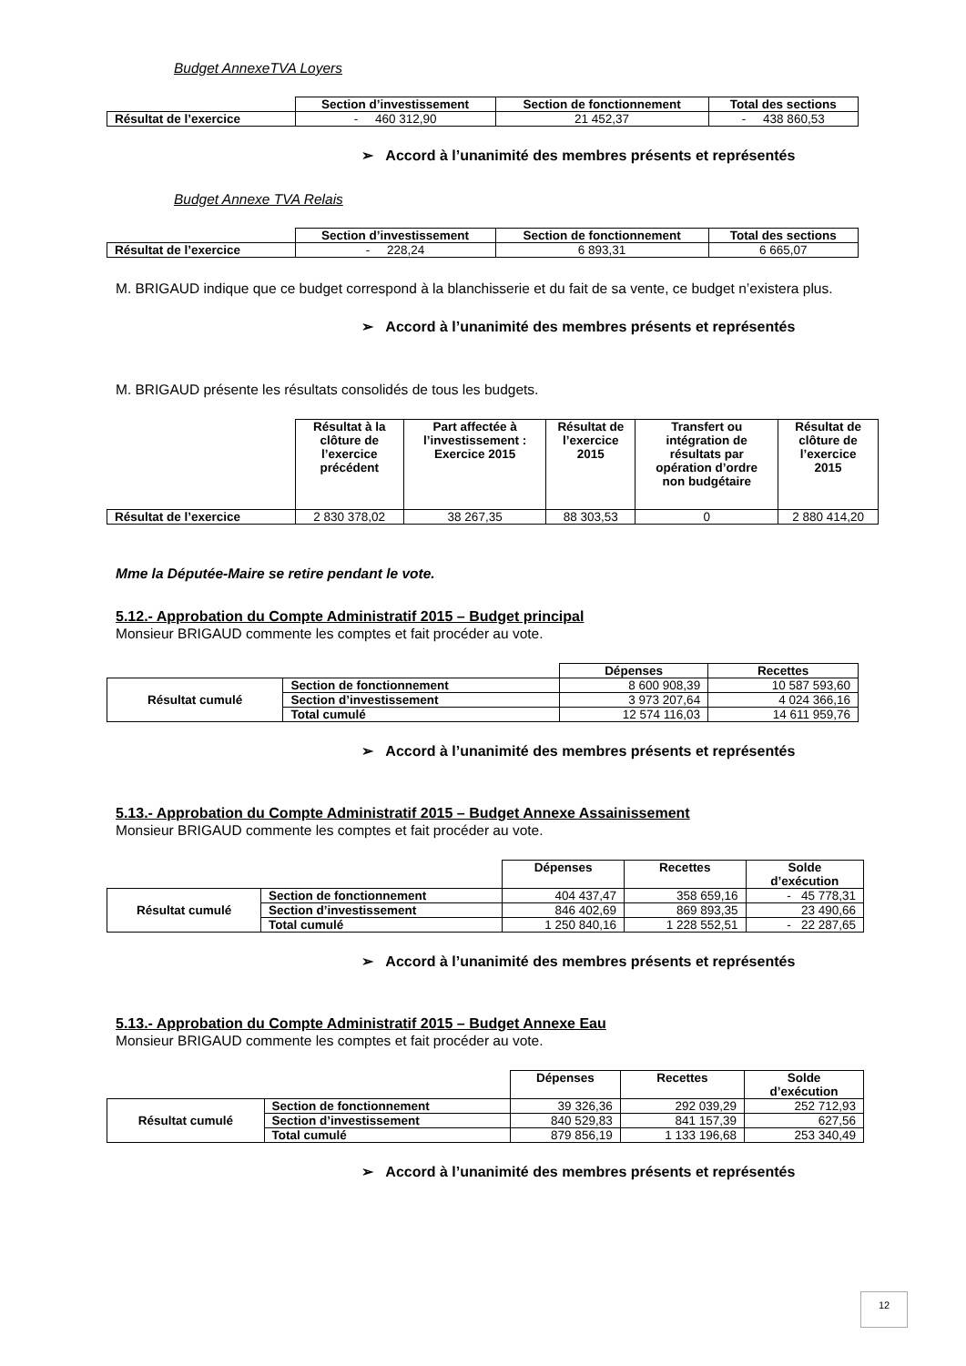Budget AnnexeTVA Loyers
| | Section d’investissement | Section de fonctionnement | Total des sections |
| Résultat de l’exercice | - 460 312,90 | 21 452,37 | - 438 860,53 |
➢ Accord à l’unanimité des membres présents et représentés
Budget Annexe TVA Relais
| | Section d’investissement | Section de fonctionnement | Total des sections |
| Résultat de l’exercice | - 228,24 | 6 893,31 | 6 665,07 |
M. BRIGAUD indique que ce budget correspond à la blanchisserie et du fait de sa vente, ce budget n’existera plus.
➢ Accord à l’unanimité des membres présents et représentés
M. BRIGAUD présente les résultats consolidés de tous les budgets.
| | Résultat à la clôture de l’exercice précédent | Part affectée à l’investissement : Exercice 2015 | Résultat de l’exercice 2015 | Transfert ou intégration de résultats par opération d’ordre non budgétaire | Résultat de clôture de l’exercice 2015 |
| Résultat de l’exercice | 2 830 378,02 | 38 267,35 | 88 303,53 | 0 | 2 880 414,20 |
Mme la Députée-Maire se retire pendant le vote.
5.12.- Approbation du Compte Administratif 2015 – Budget principal
Monsieur BRIGAUD commente les comptes et fait procéder au vote.
| | | Dépenses | Recettes |
| Résultat cumulé | Section de fonctionnement | 8 600 908,39 | 10 587 593,60 |
| | Section d’investissement | 3 973 207,64 | 4 024 366,16 |
| | Total cumulé | 12 574 116,03 | 14 611 959,76 |
➢ Accord à l’unanimité des membres présents et représentés
5.13.- Approbation du Compte Administratif 2015 – Budget Annexe Assainissement
Monsieur BRIGAUD commente les comptes et fait procéder au vote.
| | | Dépenses | Recettes | Solde d’exécution |
| Résultat cumulé | Section de fonctionnement | 404 437,47 | 358 659,16 | - 45 778,31 |
| | Section d’investissement | 846 402,69 | 869 893,35 | 23 490,66 |
| | Total cumulé | 1 250 840,16 | 1 228 552,51 | - 22 287,65 |
➢ Accord à l’unanimité des membres présents et représentés
5.13.- Approbation du Compte Administratif 2015 – Budget Annexe Eau
Monsieur BRIGAUD commente les comptes et fait procéder au vote.
| | | Dépenses | Recettes | Solde d’exécution |
| Résultat cumulé | Section de fonctionnement | 39 326,36 | 292 039,29 | 252 712,93 |
| | Section d’investissement | 840 529,83 | 841 157,39 | 627,56 |
| | Total cumulé | 879 856,19 | 1 133 196,68 | 253 340,49 |
➢ Accord à l’unanimité des membres présents et représentés
12